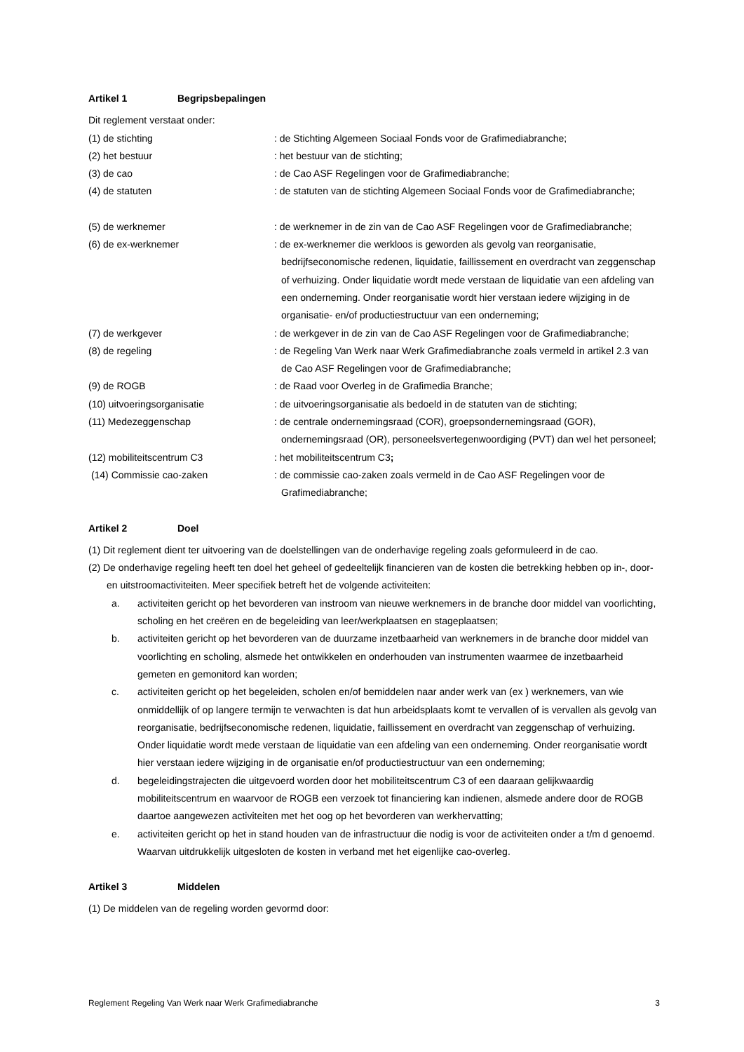Artikel 1 Begripsbepalingen
Dit reglement verstaat onder:
(1) de stichting : de Stichting Algemeen Sociaal Fonds voor de Grafimediabranche;
(2) het bestuur : het bestuur van de stichting;
(3) de cao : de Cao ASF Regelingen voor de Grafimediabranche;
(4) de statuten : de statuten van de stichting Algemeen Sociaal Fonds voor de Grafimediabranche;
(5) de werknemer : de werknemer in de zin van de Cao ASF Regelingen voor de Grafimediabranche;
(6) de ex-werknemer : de ex-werknemer die werkloos is geworden als gevolg van reorganisatie, bedrijfseconomische redenen, liquidatie, faillissement en overdracht van zeggenschap of verhuizing. Onder liquidatie wordt mede verstaan de liquidatie van een afdeling van een onderneming. Onder reorganisatie wordt hier verstaan iedere wijziging in de organisatie- en/of productiestructuur van een onderneming;
(7) de werkgever : de werkgever in de zin van de Cao ASF Regelingen voor de Grafimediabranche;
(8) de regeling : de Regeling Van Werk naar Werk Grafimediabranche zoals vermeld in artikel 2.3 van de Cao ASF Regelingen voor de Grafimediabranche;
(9) de ROGB : de Raad voor Overleg in de Grafimedia Branche;
(10) uitvoeringsorganisatie : de uitvoeringsorganisatie als bedoeld in de statuten van de stichting;
(11) Medezeggenschap : de centrale ondernemingsraad (COR), groepsondernemingsraad (GOR), ondernemingsraad (OR), personeelsvertegenwoordiging (PVT) dan wel het personeel;
(12) mobiliteitscentrum C3 : het mobiliteitscentrum C3;
(14) Commissie cao-zaken : de commissie cao-zaken zoals vermeld in de Cao ASF Regelingen voor de Grafimediabranche;
Artikel 2 Doel
(1) Dit reglement dient ter uitvoering van de doelstellingen van de onderhavige regeling zoals geformuleerd in de cao.
(2) De onderhavige regeling heeft ten doel het geheel of gedeeltelijk financieren van de kosten die betrekking hebben op in-, door- en uitstroomactiviteiten. Meer specifiek betreft het de volgende activiteiten:
a. activiteiten gericht op het bevorderen van instroom van nieuwe werknemers in de branche door middel van voorlichting, scholing en het creëren en de begeleiding van leer/werkplaatsen en stageplaatsen;
b. activiteiten gericht op het bevorderen van de duurzame inzetbaarheid van werknemers in de branche door middel van voorlichting en scholing, alsmede het ontwikkelen en onderhouden van instrumenten waarmee de inzetbaarheid gemeten en gemonitord kan worden;
c. activiteiten gericht op het begeleiden, scholen en/of bemiddelen naar ander werk van (ex ) werknemers, van wie onmiddellijk of op langere termijn te verwachten is dat hun arbeidsplaats komt te vervallen of is vervallen als gevolg van reorganisatie, bedrijfseconomische redenen, liquidatie, faillissement en overdracht van zeggenschap of verhuizing. Onder liquidatie wordt mede verstaan de liquidatie van een afdeling van een onderneming. Onder reorganisatie wordt hier verstaan iedere wijziging in de organisatie en/of productiestructuur van een onderneming;
d. begeleidingstrajecten die uitgevoerd worden door het mobiliteitscentrum C3 of een daaraan gelijkwaardig mobiliteitscentrum en waarvoor de ROGB een verzoek tot financiering kan indienen, alsmede andere door de ROGB daartoe aangewezen activiteiten met het oog op het bevorderen van werkhervatting;
e. activiteiten gericht op het in stand houden van de infrastructuur die nodig is voor de activiteiten onder a t/m d genoemd. Waarvan uitdrukkelijk uitgesloten de kosten in verband met het eigenlijke cao-overleg.
Artikel 3 Middelen
(1) De middelen van de regeling worden gevormd door:
Reglement Regeling Van Werk naar Werk Grafimediabranche 3